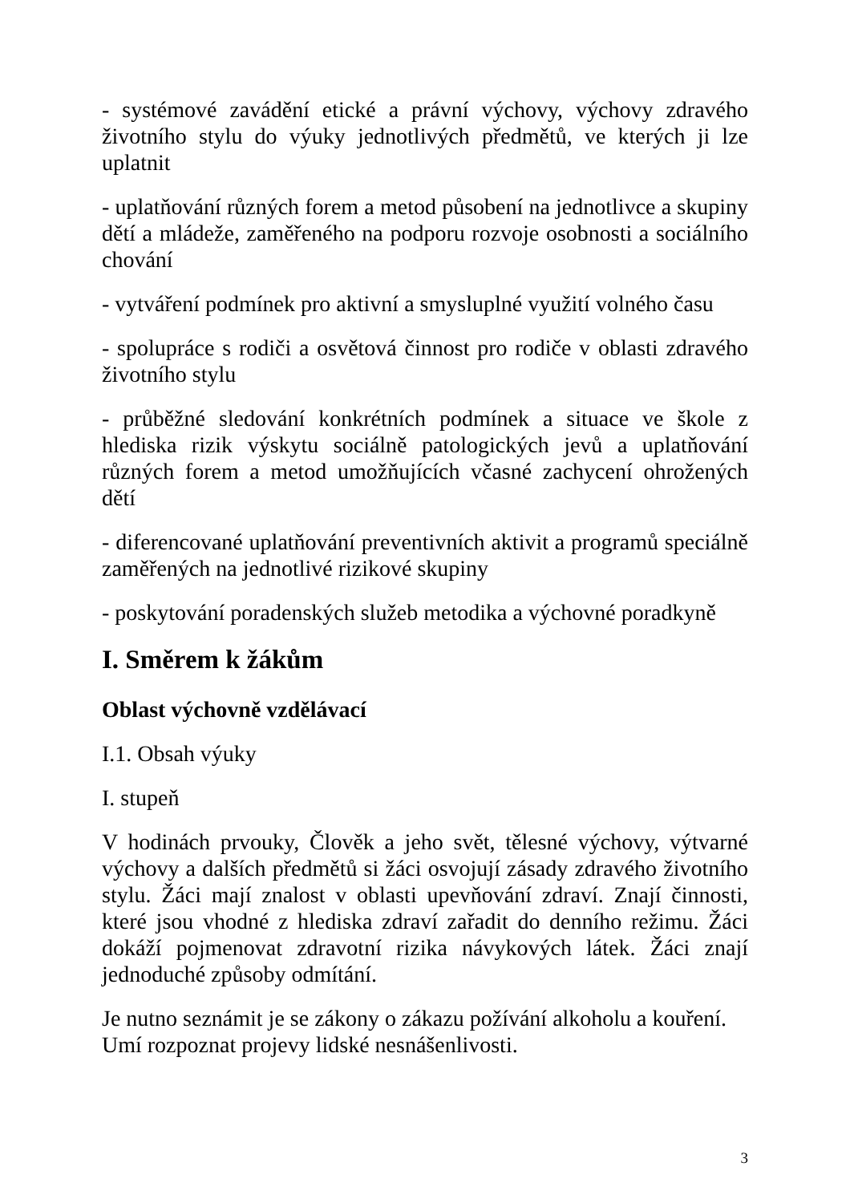- systémové zavádění etické a právní výchovy, výchovy zdravého životního stylu do výuky jednotlivých předmětů, ve kterých ji lze uplatnit
- uplatňování různých forem a metod působení na jednotlivce a skupiny dětí a mládeže, zaměřeného na podporu rozvoje osobnosti a sociálního chování
- vytváření podmínek pro aktivní a smysluplné využití volného času
- spolupráce s rodiči a osvětová činnost pro rodiče v oblasti zdravého životního stylu
- průběžné sledování konkrétních podmínek a situace ve škole z hlediska rizik výskytu sociálně patologických jevů a uplatňování různých forem a metod umožňujících včasné zachycení ohrožených dětí
- diferencované uplatňování preventivních aktivit a programů speciálně zaměřených na jednotlivé rizikové skupiny
- poskytování poradenských služeb metodika a výchovné poradkyně
I. Směrem k žákům
Oblast výchovně vzdělávací
I.1. Obsah výuky
I. stupeň
V hodinách prvouky, Člověk a jeho svět, tělesné výchovy, výtvarné výchovy a dalších předmětů si žáci osvojují zásady zdravého životního stylu. Žáci mají znalost v oblasti upevňování zdraví. Znají činnosti, které jsou vhodné z hlediska zdraví zařadit do denního režimu. Žáci dokáží pojmenovat zdravotní rizika návykových látek. Žáci znají jednoduché způsoby odmítání.
Je nutno seznámit je se zákony o zákazu požívání alkoholu a kouření. Umí rozpoznat projevy lidské nesnášenlivosti.
3